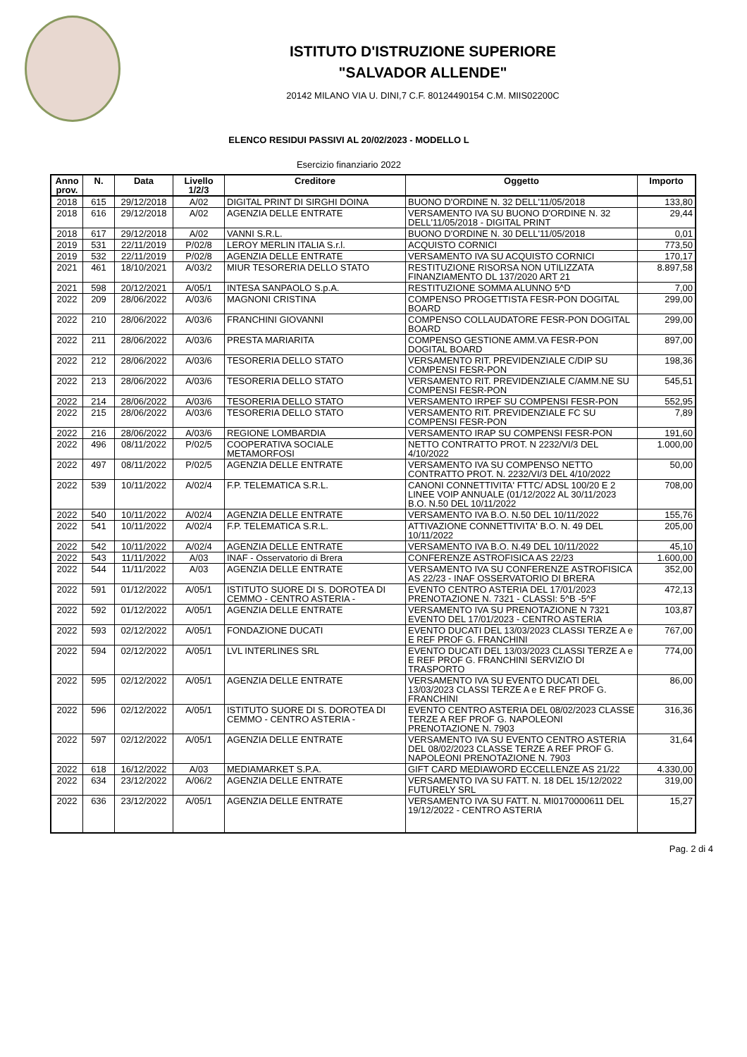ISTITUTO D'ISTRUZIONE SUPERIORE
"SALVADOR ALLENDE"
20142 MILANO VIA U. DINI,7 C.F. 80124490154 C.M. MIIS02200C
ELENCO RESIDUI PASSIVI AL 20/02/2023 - MODELLO L
Esercizio finanziario 2022
| Anno prov. | N. | Data | Livello 1/2/3 | Creditore | Oggetto | Importo |
| --- | --- | --- | --- | --- | --- | --- |
| 2018 | 615 | 29/12/2018 | A/02 | DIGITAL PRINT DI SIRGHI DOINA | BUONO D'ORDINE N. 32 DELL'11/05/2018 | 133,80 |
| 2018 | 616 | 29/12/2018 | A/02 | AGENZIA DELLE ENTRATE | VERSAMENTO IVA SU BUONO D'ORDINE N. 32 DELL'11/05/2018 - DIGITAL PRINT | 29,44 |
| 2018 | 617 | 29/12/2018 | A/02 | VANNI S.R.L. | BUONO D'ORDINE N. 30 DELL'11/05/2018 | 0,01 |
| 2019 | 531 | 22/11/2019 | P/02/8 | LEROY MERLIN ITALIA S.r.l. | ACQUISTO CORNICI | 773,50 |
| 2019 | 532 | 22/11/2019 | P/02/8 | AGENZIA DELLE ENTRATE | VERSAMENTO IVA SU ACQUISTO CORNICI | 170,17 |
| 2021 | 461 | 18/10/2021 | A/03/2 | MIUR TESORERIA DELLO STATO | RESTITUZIONE RISORSA NON UTILIZZATA FINANZIAMENTO DL 137/2020 ART 21 | 8.897,58 |
| 2021 | 598 | 20/12/2021 | A/05/1 | INTESA SANPAOLO S.p.A. | RESTITUZIONE SOMMA ALUNNO 5^D | 7,00 |
| 2022 | 209 | 28/06/2022 | A/03/6 | MAGNONI CRISTINA | COMPENSO PROGETTISTA FESR-PON DOGITAL BOARD | 299,00 |
| 2022 | 210 | 28/06/2022 | A/03/6 | FRANCHINI GIOVANNI | COMPENSO COLLAUDATORE FESR-PON DOGITAL BOARD | 299,00 |
| 2022 | 211 | 28/06/2022 | A/03/6 | PRESTA MARIARITA | COMPENSO GESTIONE AMM.VA FESR-PON DOGITAL BOARD | 897,00 |
| 2022 | 212 | 28/06/2022 | A/03/6 | TESORERIA DELLO STATO | VERSAMENTO RIT. PREVIDENZIALE C/DIP SU COMPENSI FESR-PON | 198,36 |
| 2022 | 213 | 28/06/2022 | A/03/6 | TESORERIA DELLO STATO | VERSAMENTO RIT. PREVIDENZIALE C/AMM.NE SU COMPENSI FESR-PON | 545,51 |
| 2022 | 214 | 28/06/2022 | A/03/6 | TESORERIA DELLO STATO | VERSAMENTO IRPEF SU COMPENSI FESR-PON | 552,95 |
| 2022 | 215 | 28/06/2022 | A/03/6 | TESORERIA DELLO STATO | VERSAMENTO RIT. PREVIDENZIALE FC SU COMPENSI FESR-PON | 7,89 |
| 2022 | 216 | 28/06/2022 | A/03/6 | REGIONE LOMBARDIA | VERSAMENTO IRAP SU COMPENSI FESR-PON | 191,60 |
| 2022 | 496 | 08/11/2022 | P/02/5 | COOPERATIVA SOCIALE METAMORFOSI | NETTO CONTRATTO PROT. N 2232/VI/3 DEL 4/10/2022 | 1.000,00 |
| 2022 | 497 | 08/11/2022 | P/02/5 | AGENZIA DELLE ENTRATE | VERSAMENTO IVA SU COMPENSO NETTO CONTRATTO PROT. N. 2232/VI/3 DEL 4/10/2022 | 50,00 |
| 2022 | 539 | 10/11/2022 | A/02/4 | F.P. TELEMATICA S.R.L. | CANONI CONNETTIVITA' FTTC/ ADSL 100/20 E 2 LINEE VOIP ANNUALE (01/12/2022 AL 30/11/2023 B.O. N.50 DEL 10/11/2022 | 708,00 |
| 2022 | 540 | 10/11/2022 | A/02/4 | AGENZIA DELLE ENTRATE | VERSAMENTO IVA B.O. N.50 DEL 10/11/2022 | 155,76 |
| 2022 | 541 | 10/11/2022 | A/02/4 | F.P. TELEMATICA S.R.L. | ATTIVAZIONE CONNETTIVITA' B.O. N. 49 DEL 10/11/2022 | 205,00 |
| 2022 | 542 | 10/11/2022 | A/02/4 | AGENZIA DELLE ENTRATE | VERSAMENTO IVA B.O. N.49 DEL 10/11/2022 | 45,10 |
| 2022 | 543 | 11/11/2022 | A/03 | INAF - Osservatorio di Brera | CONFERENZE ASTROFISICA AS 22/23 | 1.600,00 |
| 2022 | 544 | 11/11/2022 | A/03 | AGENZIA DELLE ENTRATE | VERSAMENTO IVA SU CONFERENZE ASTROFISICA AS 22/23 - INAF OSSERVATORIO DI BRERA | 352,00 |
| 2022 | 591 | 01/12/2022 | A/05/1 | ISTITUTO SUORE DI S. DOROTEA DI CEMMO - CENTRO ASTERIA - | EVENTO CENTRO ASTERIA DEL 17/01/2023 PRENOTAZIONE N. 7321 - CLASSI: 5^B -5^F | 472,13 |
| 2022 | 592 | 01/12/2022 | A/05/1 | AGENZIA DELLE ENTRATE | VERSAMENTO IVA SU PRENOTAZIONE N 7321 EVENTO DEL 17/01/2023 - CENTRO ASTERIA | 103,87 |
| 2022 | 593 | 02/12/2022 | A/05/1 | FONDAZIONE DUCATI | EVENTO DUCATI DEL 13/03/2023 CLASSI TERZE A e E REF PROF G. FRANCHINI | 767,00 |
| 2022 | 594 | 02/12/2022 | A/05/1 | LVL INTERLINES SRL | EVENTO DUCATI DEL 13/03/2023 CLASSI TERZE A e E REF PROF G. FRANCHINI SERVIZIO DI TRASPORTO | 774,00 |
| 2022 | 595 | 02/12/2022 | A/05/1 | AGENZIA DELLE ENTRATE | VERSAMENTO IVA SU EVENTO DUCATI DEL 13/03/2023 CLASSI TERZE A e E REF PROF G. FRANCHINI | 86,00 |
| 2022 | 596 | 02/12/2022 | A/05/1 | ISTITUTO SUORE DI S. DOROTEA DI CEMMO - CENTRO ASTERIA - | EVENTO CENTRO ASTERIA DEL 08/02/2023 CLASSE TERZE A REF PROF G. NAPOLEONI PRENOTAZIONE N. 7903 | 316,36 |
| 2022 | 597 | 02/12/2022 | A/05/1 | AGENZIA DELLE ENTRATE | VERSAMENTO IVA SU EVENTO CENTRO ASTERIA DEL 08/02/2023 CLASSE TERZE A REF PROF G. NAPOLEONI PRENOTAZIONE N. 7903 | 31,64 |
| 2022 | 618 | 16/12/2022 | A/03 | MEDIAMARKET S.P.A. | GIFT CARD MEDIAWORD ECCELLENZE AS 21/22 | 4.330,00 |
| 2022 | 634 | 23/12/2022 | A/06/2 | AGENZIA DELLE ENTRATE | VERSAMENTO IVA SU FATT. N. 18 DEL 15/12/2022 FUTURELY SRL | 319,00 |
| 2022 | 636 | 23/12/2022 | A/05/1 | AGENZIA DELLE ENTRATE | VERSAMENTO IVA SU FATT. N. MI0170000611 DEL 19/12/2022 - CENTRO ASTERIA | 15,27 |
Pag. 2 di 4